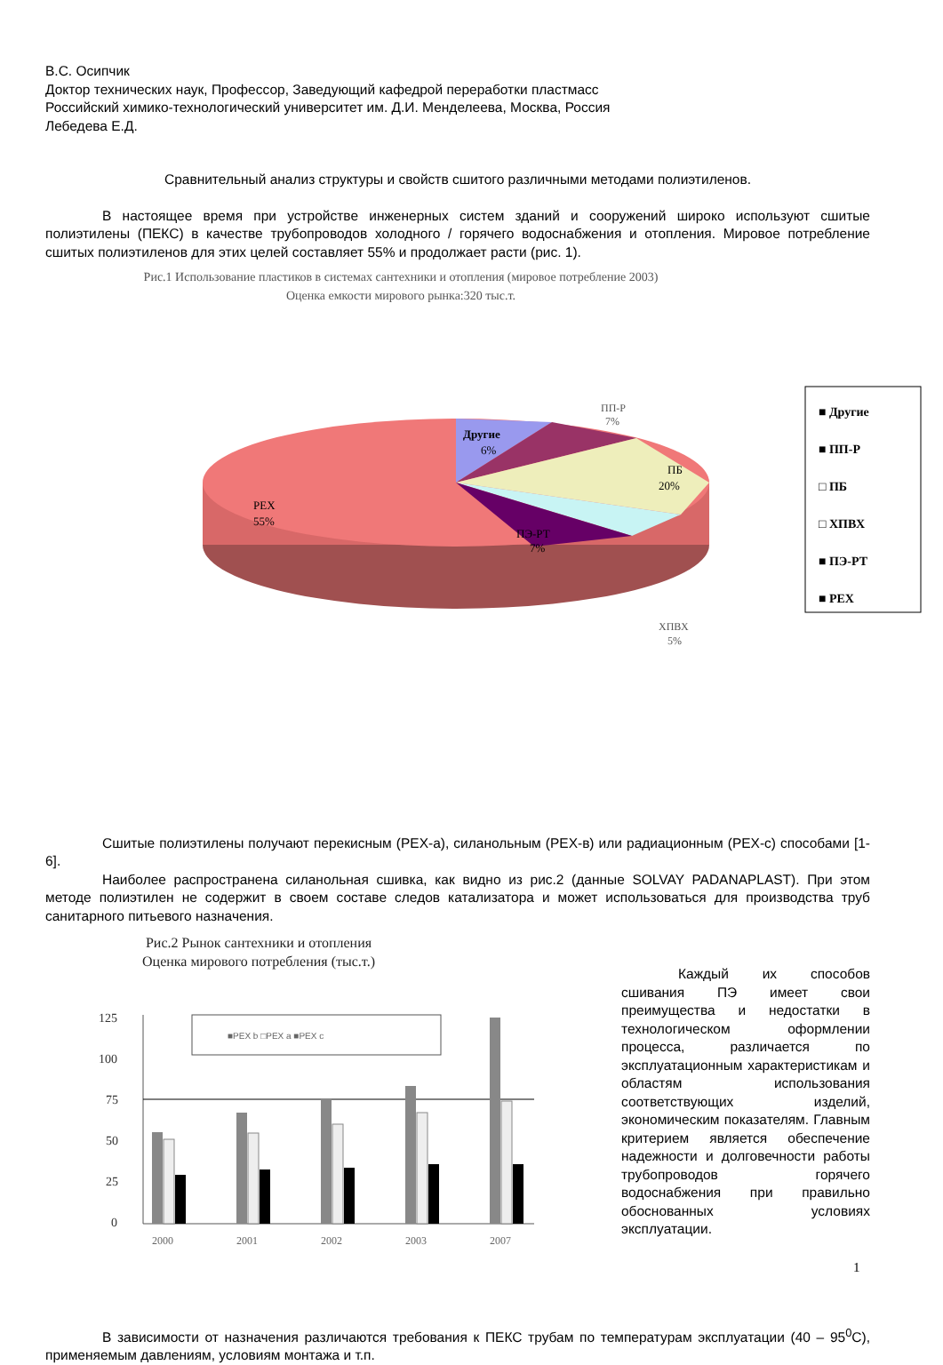В.С. Осипчик
Доктор технических наук, Профессор, Заведующий кафедрой переработки пластмасс
Российский химико-технологический университет им. Д.И. Менделеева, Москва, Россия
Лебедева Е.Д.
Сравнительный анализ структуры и свойств сшитого различными методами полиэтиленов.
В настоящее время при устройстве инженерных систем зданий и сооружений широко используют сшитые полиэтилены (ПЕКС) в качестве трубопроводов холодного / горячего водоснабжения и отопления. Мировое потребление сшитых полиэтиленов для этих целей составляет 55% и продолжает расти (рис. 1).
Рис.1 Использование пластиков в системах сантехники и отопления (мировое потребление 2003)
Оценка емкости мирового рынка:320 тыс.т.
Другие
6%
ПП-Р
7%
ПБ
20%
PEX
55%
ПЭ-РТ
7%
ХПВХ
5%
■ Другие
■ ПП-Р
□ ПБ
□ ХПВХ
■ ПЭ-РТ
■ PEX
Сшитые полиэтилены получают перекисным (PEX-a), силанольным (PEX-в) или радиационным (PEX-c) способами [1-6].
Наиболее распространена силанольная сшивка, как видно из рис.2 (данные SOLVAY PADANAPLAST). При этом методе полиэтилен не содержит в своем составе следов катализатора и может использоваться для производства труб санитарного питьевого назначения.
Рис.2 Рынок сантехники и отопления
Оценка мирового потребления (тыс.т.)
125
100
75
50
25
0
■PEX b □PEX a ■PEX c
2000
2001
2002
2003
2007
Каждый их способов сшивания ПЭ имеет свои преимущества и недостатки в технологическом оформлении процесса, различается по эксплуатационным характеристикам и областям использования соответствующих изделий, экономическим показателям. Главным критерием является обеспечение надежности и долговечности работы трубопроводов горячего водоснабжения при правильно обоснованных условиях эксплуатации.
В зависимости от назначения различаются требования к ПЕКС трубам по температурам эксплуатации (40 – 95<sup>0</sup>С), применяемым давлениям, условиям монтажа и т.п.
1